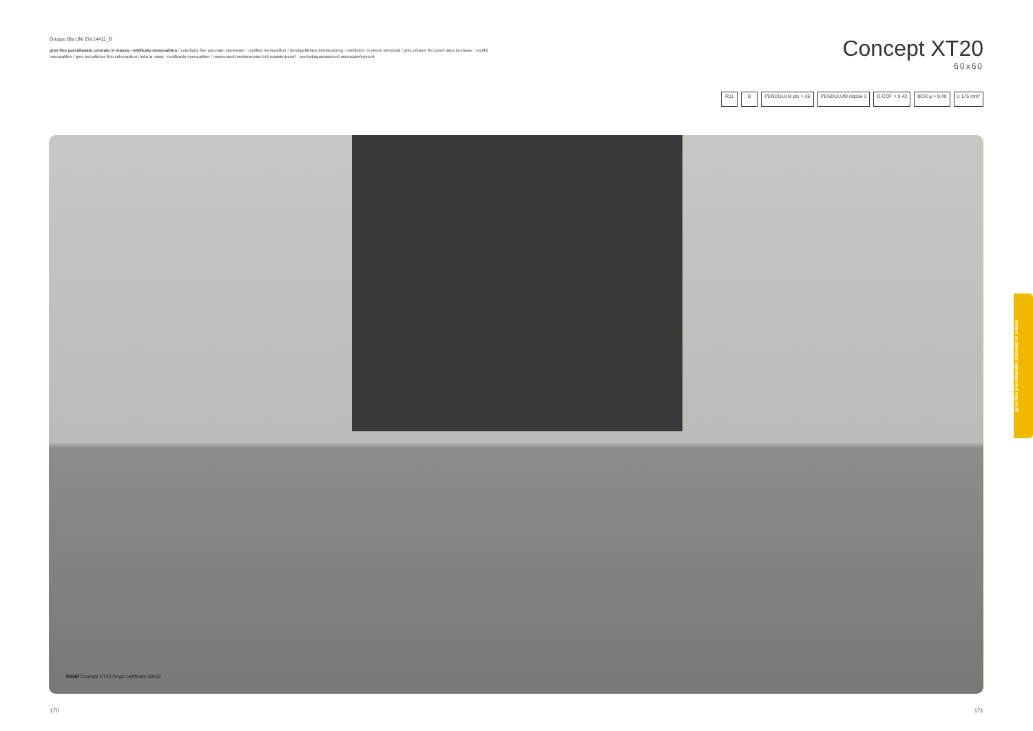Gruppo Bla UNI EN 14411_G
gres fine porcellanato colorato in massa - rettificato monocalibro / colorbody fine porcelain stoneware - rectified monocaliber / durchgefärbtes feinsteinzeug - rektifiziert, in einem werkmaß / grès cérame fin coloré dans la masse - rectifié monocalibre / gres porcelánico fino coloreado en toda la masa - rectificado monocalibre / гомогенный мелкозернистый керамогранит - ректифицированный монокалиберный
Concept XT20
60x60
R11 B PENDULUM ptv > 36 PENDULUM classe 3 D-COF > 0,42 BCR µ > 0,40 ≤ 175 mm³
R45M Concept XT20 Grigio rettificato 60x60
gres fine porcellanato colorato in massa
170 171